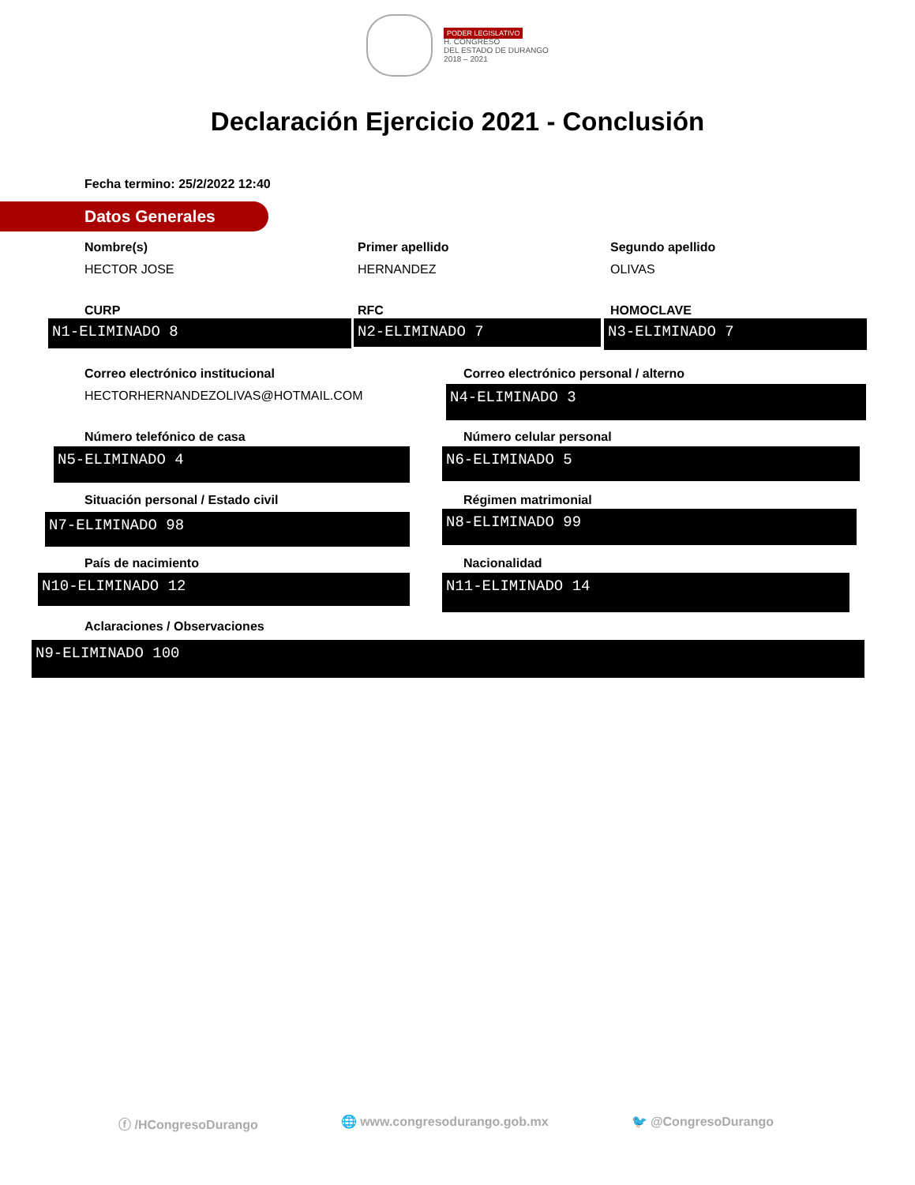PODER LEGISLATIVO
H. CONGRESO
DEL ESTADO DE DURANGO
2018 – 2021
Declaración Ejercicio 2021 - Conclusión
Fecha termino: 25/2/2022 12:40
Datos Generales
Nombre(s)
HECTOR JOSE
Primer apellido
HERNANDEZ
Segundo apellido
OLIVAS
CURP RFC HOMOCLAVE
N1-ELIMINADO 8 N2-ELIMINADO 7 N3-ELIMINADO 7
Correo electrónico institucional
HECTORHERNANDEZOLIVAS@HOTMAIL.COM
Correo electrónico personal / alterno
N4-ELIMINADO 3
Número telefónico de casa Número celular personal
N5-ELIMINADO 4 N6-ELIMINADO 5
Situación personal / Estado civil
Régimen matrimonial
N7-ELIMINADO 98 N8-ELIMINADO 99
País de nacimiento Nacionalidad
N10-ELIMINADO 12 N11-ELIMINADO 14
Aclaraciones / Observaciones
N9-ELIMINADO 100
ⓕ /HCongresoDurango 🌐 www.congresodurango.gob.mx 🐦 @CongresoDurango